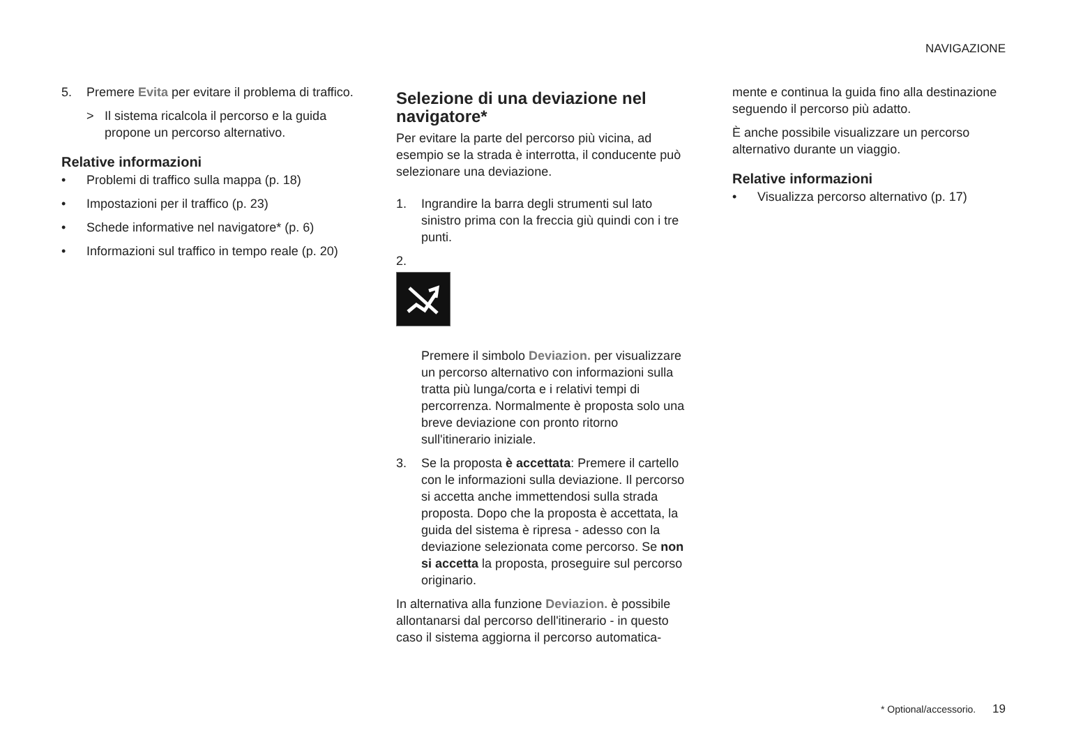NAVIGAZIONE
5. Premere Evita per evitare il problema di traffico.
> Il sistema ricalcola il percorso e la guida propone un percorso alternativo.
Relative informazioni
• Problemi di traffico sulla mappa (p. 18)
• Impostazioni per il traffico (p. 23)
• Schede informative nel navigatore* (p. 6)
• Informazioni sul traffico in tempo reale (p. 20)
Selezione di una deviazione nel navigatore*
Per evitare la parte del percorso più vicina, ad esempio se la strada è interrotta, il conducente può selezionare una deviazione.
1. Ingrandire la barra degli strumenti sul lato sinistro prima con la freccia giù quindi con i tre punti.
2.
Premere il simbolo Deviazion. per visualizzare un percorso alternativo con informazioni sulla tratta più lunga/corta e i relativi tempi di percorrenza. Normalmente è proposta solo una breve deviazione con pronto ritorno sull'itinerario iniziale.
3. Se la proposta è accettata: Premere il cartello con le informazioni sulla deviazione. Il percorso si accetta anche immettendosi sulla strada proposta. Dopo che la proposta è accettata, la guida del sistema è ripresa - adesso con la deviazione selezionata come percorso. Se non si accetta la proposta, proseguire sul percorso originario.
In alternativa alla funzione Deviazion. è possibile allontanarsi dal percorso dell'itinerario - in questo caso il sistema aggiorna il percorso automatica-
mente e continua la guida fino alla destinazione seguendo il percorso più adatto.
È anche possibile visualizzare un percorso alternativo durante un viaggio.
Relative informazioni
• Visualizza percorso alternativo (p. 17)
* Optional/accessorio. 19